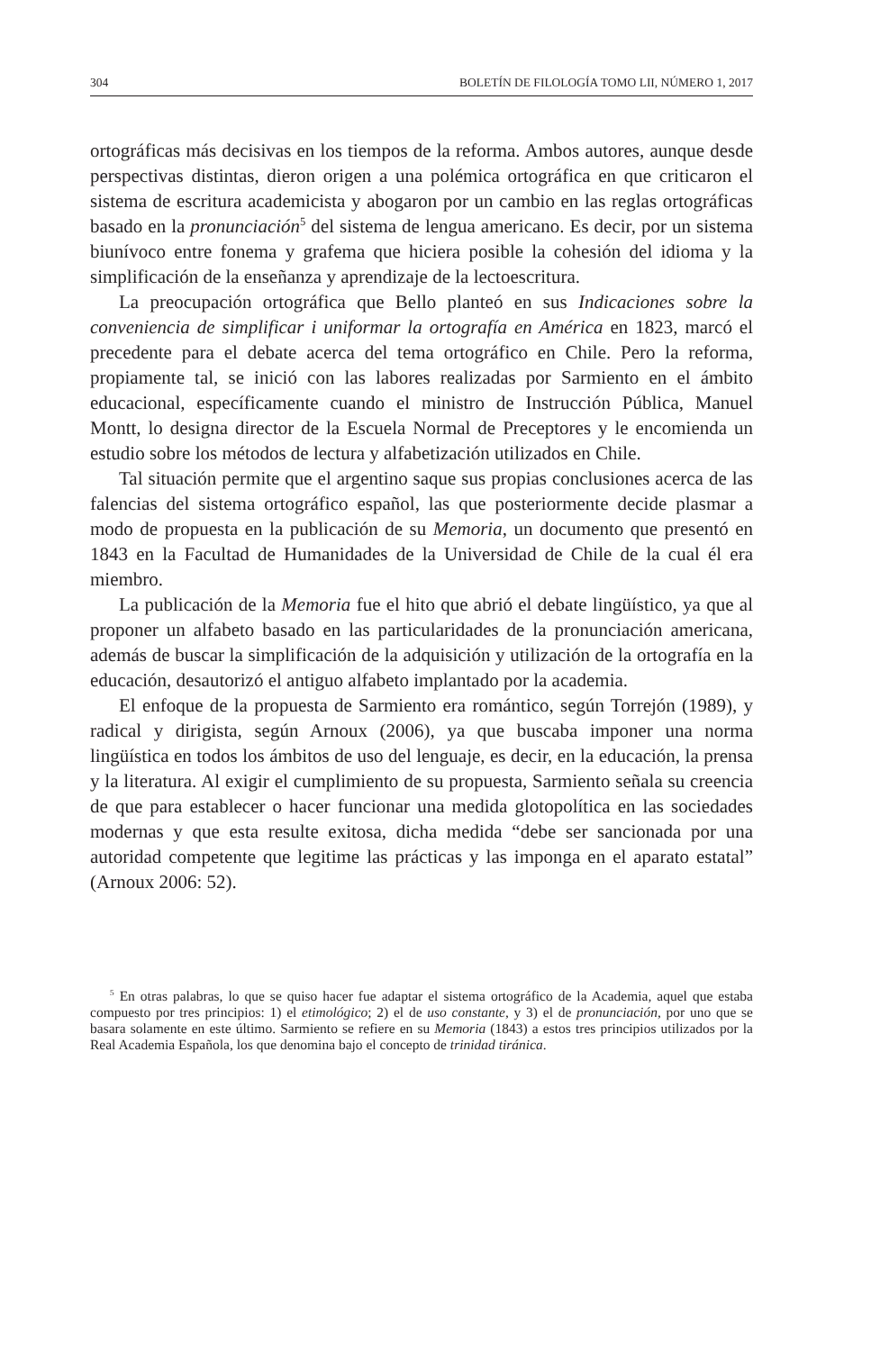304 BOLETÍN DE FILOLOGÍA TOMO LII, NÚMERO 1, 2017
ortográficas más decisivas en los tiempos de la reforma. Ambos autores, aunque desde perspectivas distintas, dieron origen a una polémica ortográfica en que criticaron el sistema de escritura academicista y abogaron por un cambio en las reglas ortográficas basado en la pronunciación<sup>5</sup> del sistema de lengua americano. Es decir, por un sistema biunívoco entre fonema y grafema que hiciera posible la cohesión del idioma y la simplificación de la enseñanza y aprendizaje de la lectoescritura.
La preocupación ortográfica que Bello planteó en sus Indicaciones sobre la conveniencia de simplificar i uniformar la ortografía en América en 1823, marcó el precedente para el debate acerca del tema ortográfico en Chile. Pero la reforma, propiamente tal, se inició con las labores realizadas por Sarmiento en el ámbito educacional, específicamente cuando el ministro de Instrucción Pública, Manuel Montt, lo designa director de la Escuela Normal de Preceptores y le encomienda un estudio sobre los métodos de lectura y alfabetización utilizados en Chile.
Tal situación permite que el argentino saque sus propias conclusiones acerca de las falencias del sistema ortográfico español, las que posteriormente decide plasmar a modo de propuesta en la publicación de su Memoria, un documento que presentó en 1843 en la Facultad de Humanidades de la Universidad de Chile de la cual él era miembro.
La publicación de la Memoria fue el hito que abrió el debate lingüístico, ya que al proponer un alfabeto basado en las particularidades de la pronunciación americana, además de buscar la simplificación de la adquisición y utilización de la ortografía en la educación, desautorizó el antiguo alfabeto implantado por la academia.
El enfoque de la propuesta de Sarmiento era romántico, según Torrejón (1989), y radical y dirigista, según Arnoux (2006), ya que buscaba imponer una norma lingüística en todos los ámbitos de uso del lenguaje, es decir, en la educación, la prensa y la literatura. Al exigir el cumplimiento de su propuesta, Sarmiento señala su creencia de que para establecer o hacer funcionar una medida glotopolítica en las sociedades modernas y que esta resulte exitosa, dicha medida “debe ser sancionada por una autoridad competente que legitime las prácticas y las imponga en el aparato estatal” (Arnoux 2006: 52).
<sup>5</sup> En otras palabras, lo que se quiso hacer fue adaptar el sistema ortográfico de la Academia, aquel que estaba compuesto por tres principios: 1) el etimológico; 2) el de uso constante, y 3) el de pronunciación, por uno que se basara solamente en este último. Sarmiento se refiere en su Memoria (1843) a estos tres principios utilizados por la Real Academia Española, los que denomina bajo el concepto de trinidad tiránica.